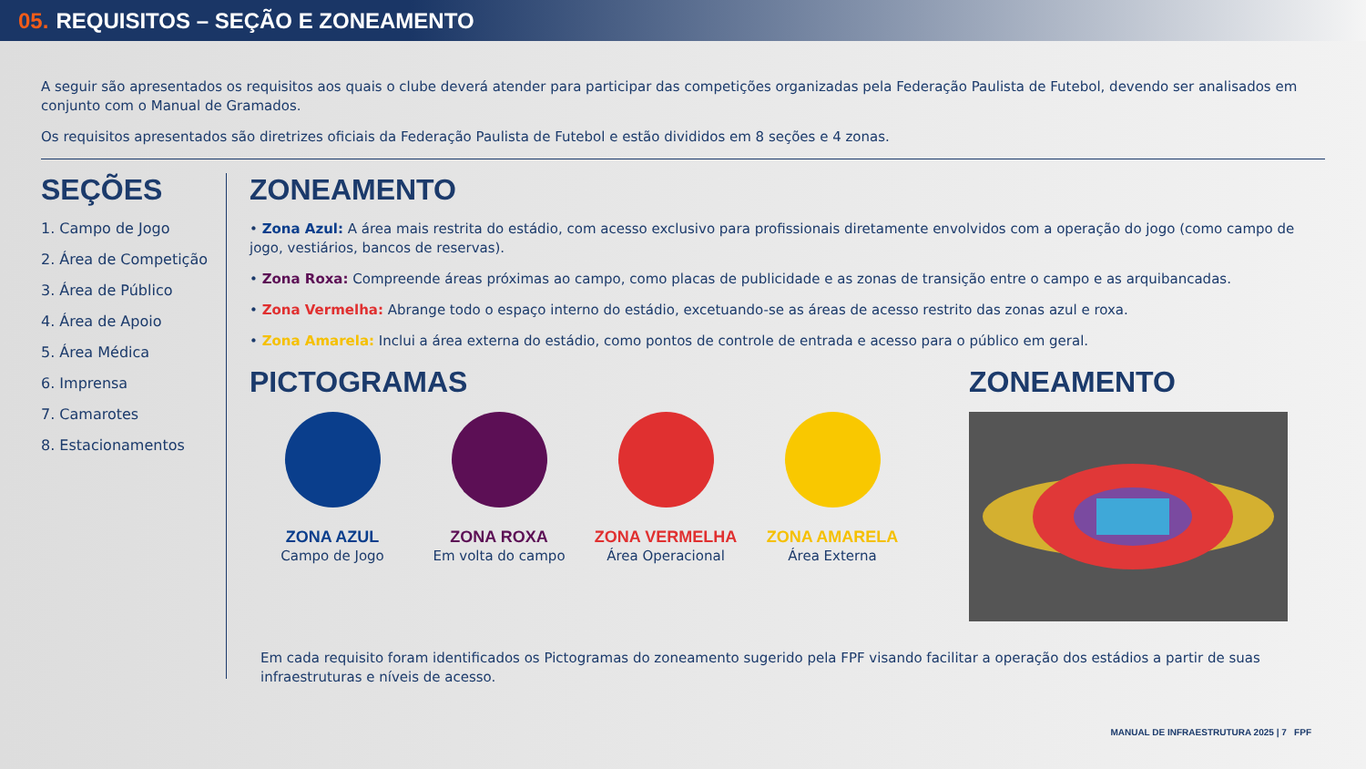05. REQUISITOS – SEÇÃO E ZONEAMENTO
A seguir são apresentados os requisitos aos quais o clube deverá atender para participar das competições organizadas pela Federação Paulista de Futebol, devendo ser analisados em conjunto com o Manual de Gramados.
Os requisitos apresentados são diretrizes oficiais da Federação Paulista de Futebol e estão divididos em 8 seções e 4 zonas.
SEÇÕES
1. Campo de Jogo
2. Área de Competição
3. Área de Público
4. Área de Apoio
5. Área Médica
6. Imprensa
7. Camarotes
8. Estacionamentos
ZONEAMENTO
• Zona Azul: A área mais restrita do estádio, com acesso exclusivo para profissionais diretamente envolvidos com a operação do jogo (como campo de jogo, vestiários, bancos de reservas).
• Zona Roxa: Compreende áreas próximas ao campo, como placas de publicidade e as zonas de transição entre o campo e as arquibancadas.
• Zona Vermelha: Abrange todo o espaço interno do estádio, excetuando-se as áreas de acesso restrito das zonas azul e roxa.
• Zona Amarela: Inclui a área externa do estádio, como pontos de controle de entrada e acesso para o público em geral.
PICTOGRAMAS
ZONA AZUL
Campo de Jogo
ZONA ROXA
Em volta do campo
ZONA VERMELHA
Área Operacional
ZONA AMARELA
Área Externa
ZONEAMENTO
Em cada requisito foram identificados os Pictogramas do zoneamento sugerido pela FPF visando facilitar a operação dos estádios a partir de suas infraestruturas e níveis de acesso.
MANUAL DE INFRAESTRUTURA 2025 | 7 FPF